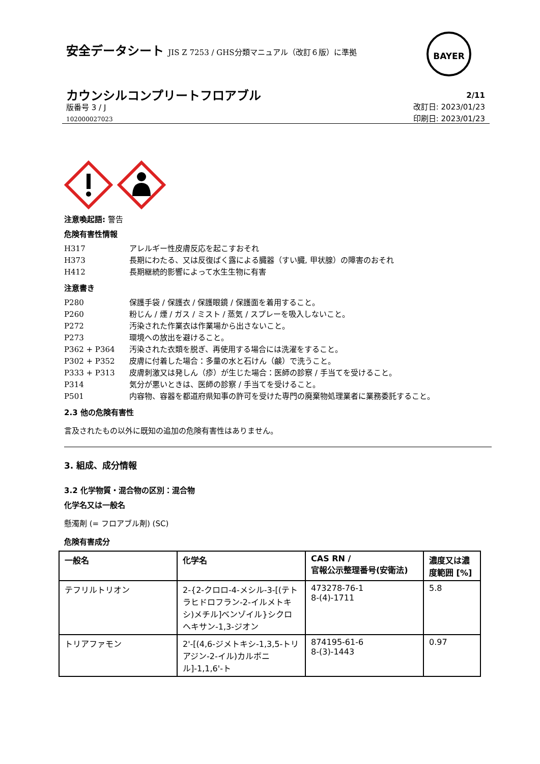安全データシート JIS Z 7253 / GHS分類マニュアル（改訂６版）に準拠
BAYER
カウンシルコンプリートフロアブル
版番号 3 / J
102000027023
2/11
改訂日: 2023/01/23
印刷日: 2023/01/23
注意喚起語: 警告
危険有害性情報
H317 アレルギー性皮膚反応を起こすおそれ
H373 長期にわたる、又は反復ばく露による臓器（すい臓, 甲状腺）の障害のおそれ
H412 長期継続的影響によって水生生物に有害
注意書き
P280 保護手袋 / 保護衣 / 保護眼鏡 / 保護面を着用すること。
P260 粉じん / 煙 / ガス / ミスト / 蒸気 / スプレーを吸入しないこと。
P272 汚染された作業衣は作業場から出さないこと。
P273 環境への放出を避けること。
P362 + P364 汚染された衣類を脱ぎ、再使用する場合には洗濯をすること。
P302 + P352 皮膚に付着した場合：多量の水と石けん（鹸）で洗うこと。
P333 + P313 皮膚刺激又は発しん（疹）が生じた場合：医師の診察 / 手当てを受けること。
P314 気分が悪いときは、医師の診察 / 手当てを受けること。
P501 内容物、容器を都道府県知事の許可を受けた専門の廃棄物処理業者に業務委託すること。
2.3 他の危険有害性
言及されたもの以外に既知の追加の危険有害性はありません。
3. 組成、成分情報
3.2 化学物質・混合物の区別：混合物
化学名又は一般名
懸濁剤 (= フロアブル剤) (SC)
危険有害成分
| 一般名 | 化学名 | CAS RN / 官報公示整理番号(安衛法) | 濃度又は濃度範囲 [%] |
| --- | --- | --- | --- |
| テフリルトリオン | 2-{2-クロロ-4-メシル-3-[(テトラヒドロフラン-2-イルメトキシ)メチル]ベンゾイル}シクロヘキサン-1,3-ジオン | 473278-76-1 8-(4)-1711 | 5.8 |
| トリアファモン | 2'-[(4,6-ジメトキシ-1,3,5-トリアジン-2-イル)カルボニル]-1,1,6'-ト | 874195-61-6 8-(3)-1443 | 0.97 |